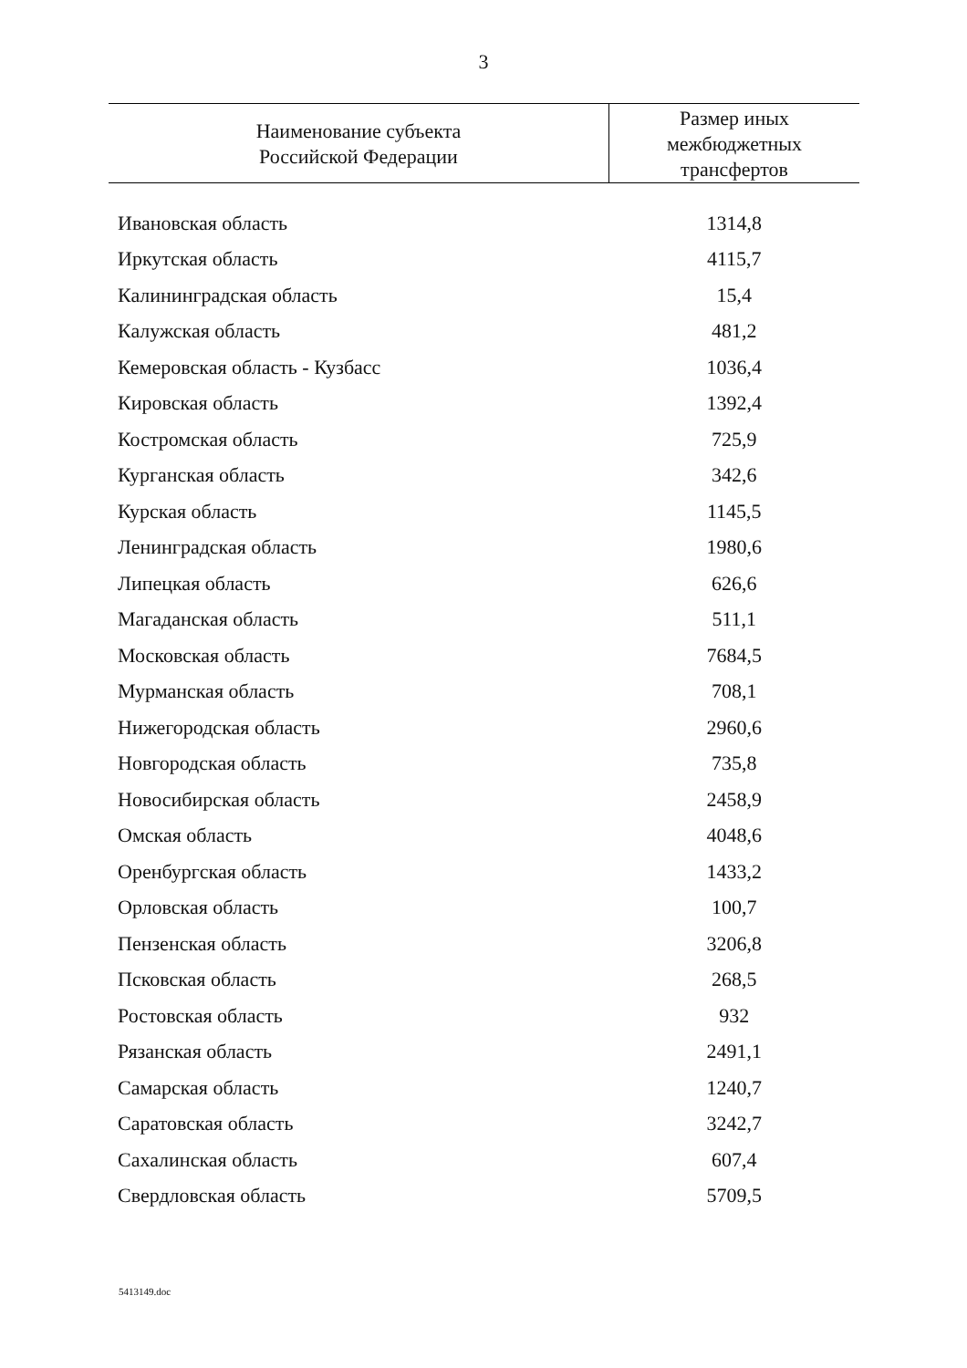3
| Наименование субъекта Российской Федерации | Размер иных межбюджетных трансфертов |
| --- | --- |
| Ивановская область | 1314,8 |
| Иркутская область | 4115,7 |
| Калининградская область | 15,4 |
| Калужская область | 481,2 |
| Кемеровская область - Кузбасс | 1036,4 |
| Кировская область | 1392,4 |
| Костромская область | 725,9 |
| Курганская область | 342,6 |
| Курская область | 1145,5 |
| Ленинградская область | 1980,6 |
| Липецкая область | 626,6 |
| Магаданская область | 511,1 |
| Московская область | 7684,5 |
| Мурманская область | 708,1 |
| Нижегородская область | 2960,6 |
| Новгородская область | 735,8 |
| Новосибирская область | 2458,9 |
| Омская область | 4048,6 |
| Оренбургская область | 1433,2 |
| Орловская область | 100,7 |
| Пензенская область | 3206,8 |
| Псковская область | 268,5 |
| Ростовская область | 932 |
| Рязанская область | 2491,1 |
| Самарская область | 1240,7 |
| Саратовская область | 3242,7 |
| Сахалинская область | 607,4 |
| Свердловская область | 5709,5 |
5413149.doc